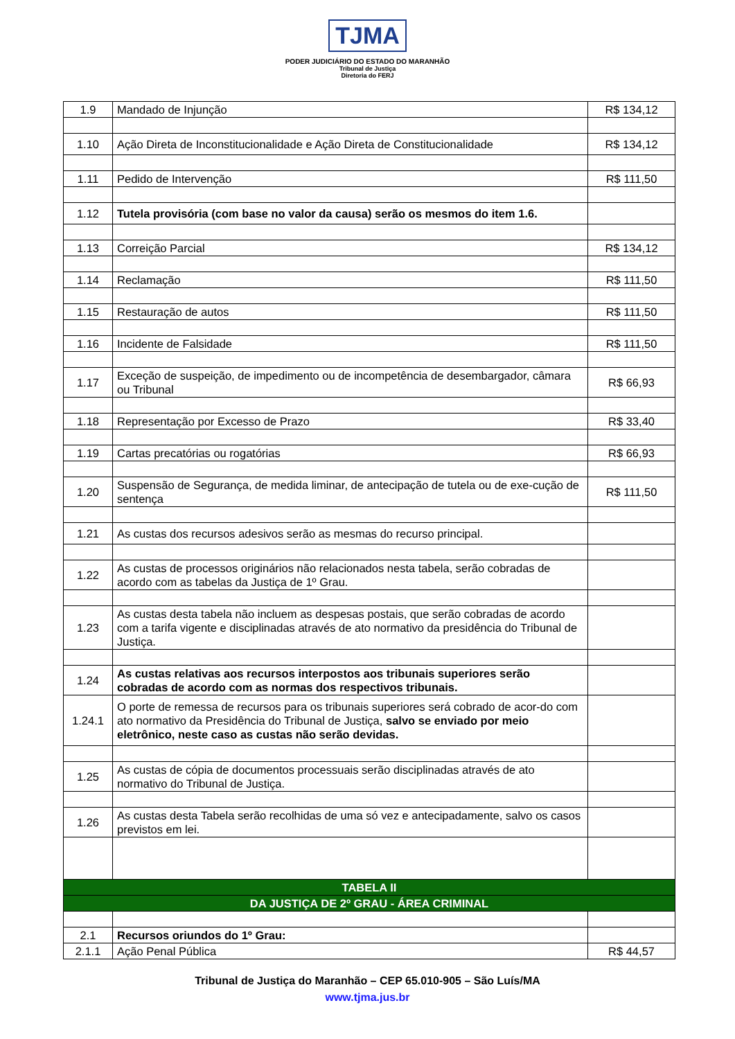TJMA
PODER JUDICIÁRIO DO ESTADO DO MARANHÃO
Tribunal de Justiça
Diretoria do FERJ
| 1.9 | Mandado de Injunção | R$ 134,12 |
| 1.10 | Ação Direta de Inconstitucionalidade e Ação Direta de Constitucionalidade | R$ 134,12 |
| 1.11 | Pedido de Intervenção | R$ 111,50 |
| 1.12 | Tutela provisória (com base no valor da causa) serão os mesmos do item 1.6. | |
| 1.13 | Correição Parcial | R$ 134,12 |
| 1.14 | Reclamação | R$ 111,50 |
| 1.15 | Restauração de autos | R$ 111,50 |
| 1.16 | Incidente de Falsidade | R$ 111,50 |
| 1.17 | Exceção de suspeição, de impedimento ou de incompetência de desembargador, câmara ou Tribunal | R$ 66,93 |
| 1.18 | Representação por Excesso de Prazo | R$ 33,40 |
| 1.19 | Cartas precatórias ou rogatórias | R$ 66,93 |
| 1.20 | Suspensão de Segurança, de medida liminar, de antecipação de tutela ou de exe-cução de sentença | R$ 111,50 |
| 1.21 | As custas dos recursos adesivos serão as mesmas do recurso principal. | |
| 1.22 | As custas de processos originários não relacionados nesta tabela, serão cobradas de acordo com as tabelas da Justiça de 1º Grau. | |
| 1.23 | As custas desta tabela não incluem as despesas postais, que serão cobradas de acordo com a tarifa vigente e disciplinadas através de ato normativo da presidência do Tribunal de Justiça. | |
| 1.24 | As custas relativas aos recursos interpostos aos tribunais superiores serão cobradas de acordo com as normas dos respectivos tribunais. | |
| 1.24.1 | O porte de remessa de recursos para os tribunais superiores será cobrado de acor-do com ato normativo da Presidência do Tribunal de Justiça, salvo se enviado por meio eletrônico, neste caso as custas não serão devidas. | |
| 1.25 | As custas de cópia de documentos processuais serão disciplinadas através de ato normativo do Tribunal de Justiça. | |
| 1.26 | As custas desta Tabela serão recolhidas de uma só vez e antecipadamente, salvo os casos previstos em lei. | |
| TABELA II | | |
| DA JUSTIÇA DE 2º GRAU - ÁREA CRIMINAL | | |
| 2.1 | Recursos oriundos do 1º Grau: | |
| 2.1.1 | Ação Penal Pública | R$ 44,57 |
Tribunal de Justiça do Maranhão – CEP 65.010-905 – São Luís/MA
www.tjma.jus.br